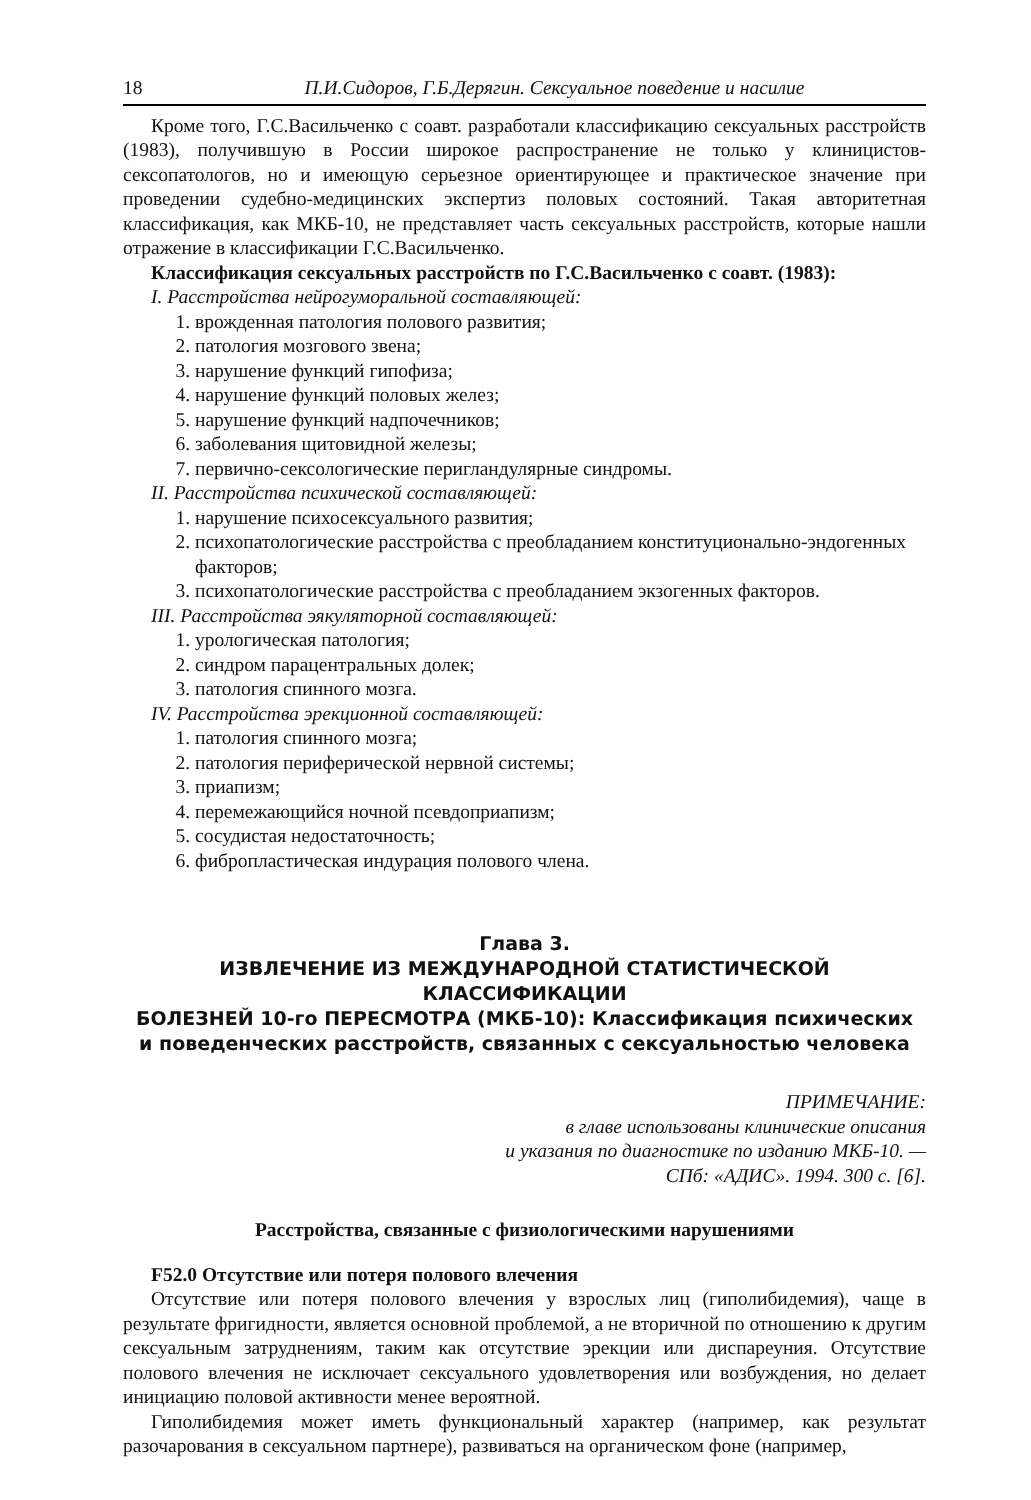18 П.И.Сидоров, Г.Б.Дерягин. Сексуальное поведение и насилие
Кроме того, Г.С.Васильченко с соавт. разработали классификацию сексуальных расстройств (1983), получившую в России широкое распространение не только у клиницистов-сексопатологов, но и имеющую серьезное ориентирующее и практическое значение при проведении судебно-медицинских экспертиз половых состояний. Такая авторитетная классификация, как МКБ-10, не представляет часть сексуальных расстройств, которые нашли отражение в классификации Г.С.Васильченко.
Классификация сексуальных расстройств по Г.С.Васильченко с соавт. (1983):
I. Расстройства нейрогуморальной составляющей:
1. врожденная патология полового развития;
2. патология мозгового звена;
3. нарушение функций гипофиза;
4. нарушение функций половых желез;
5. нарушение функций надпочечников;
6. заболевания щитовидной железы;
7. первично-сексологические перигландулярные синдромы.
II. Расстройства психической составляющей:
1. нарушение психосексуального развития;
2. психопатологические расстройства с преобладанием конституционально-эндогенных факторов;
3. психопатологические расстройства с преобладанием экзогенных факторов.
III. Расстройства эякуляторной составляющей:
1. урологическая патология;
2. синдром парацентральных долек;
3. патология спинного мозга.
IV. Расстройства эрекционной составляющей:
1. патология спинного мозга;
2. патология периферической нервной системы;
3. приапизм;
4. перемежающийся ночной псевдоприапизм;
5. сосудистая недостаточность;
6. фибропластическая индурация полового члена.
Глава 3.
ИЗВЛЕЧЕНИЕ ИЗ МЕЖДУНАРОДНОЙ СТАТИСТИЧЕСКОЙ КЛАССИФИКАЦИИ
БОЛЕЗНЕЙ 10-го ПЕРЕСМОТРА (МКБ-10): Классификация психических
и поведенческих расстройств, связанных с сексуальностью человека
ПРИМЕЧАНИЕ:
в главе использованы клинические описания
и указания по диагностике по изданию МКБ-10. —
СПб: «АДИС». 1994. 300 с. [6].
Расстройства, связанные с физиологическими нарушениями
F52.0 Отсутствие или потеря полового влечения
Отсутствие или потеря полового влечения у взрослых лиц (гиполибидемия), чаще в результате фригидности, является основной проблемой, а не вторичной по отношению к другим сексуальным затруднениям, таким как отсутствие эрекции или диспареуния. Отсутствие полового влечения не исключает сексуального удовлетворения или возбуждения, но делает инициацию половой активности менее вероятной.
Гиполибидемия может иметь функциональный характер (например, как результат разочарования в сексуальном партнере), развиваться на органическом фоне (например,